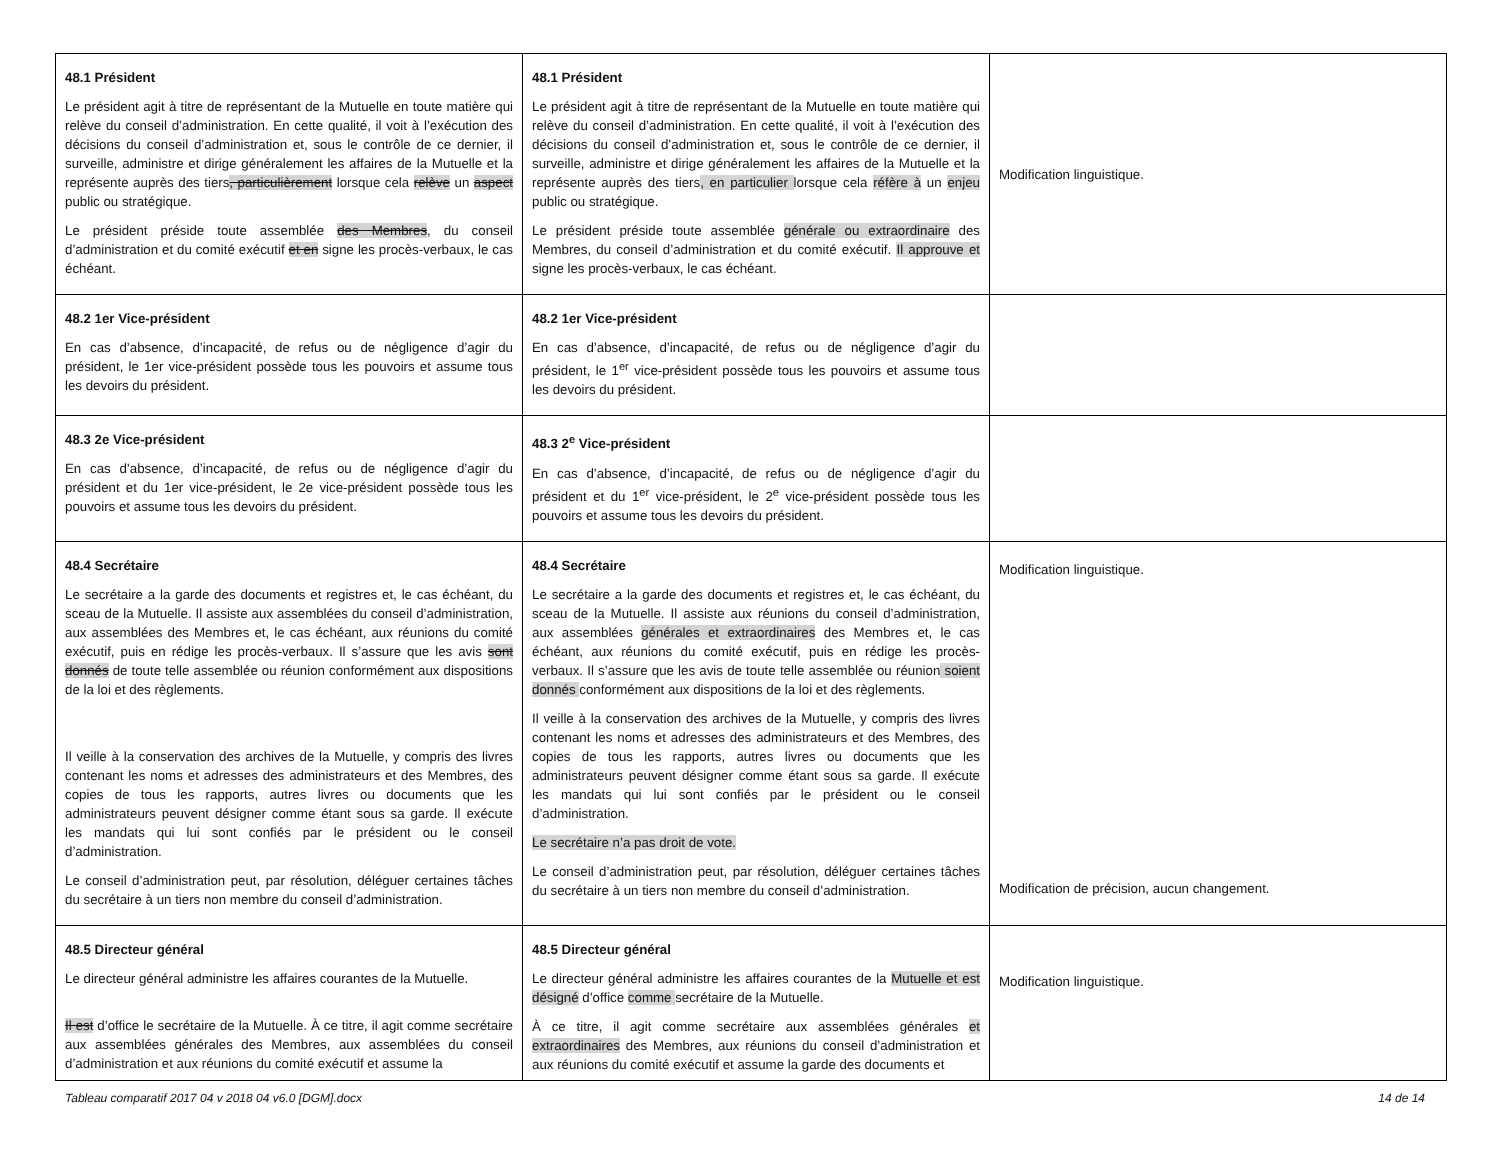| 48.1 Président Le président agit à titre de représentant de la Mutuelle en toute matière qui relève du conseil d’administration. En cette qualité, il voit à l’exécution des décisions du conseil d’administration et, sous le contrôle de ce dernier, il surveille, administre et dirige généralement les affaires de la Mutuelle et la représente auprès des tiers , particulièrement lorsque cela relève un aspect public ou stratégique. Le président préside toute assemblée des Membres , du conseil d’administration et du comité exécutif et en signe les procès-verbaux, le cas échéant. | 48.1 Président Le président agit à titre de représentant de la Mutuelle en toute matière qui relève du conseil d’administration. En cette qualité, il voit à l’exécution des décisions du conseil d’administration et, sous le contrôle de ce dernier, il surveille, administre et dirige généralement les affaires de la Mutuelle et la représente auprès des tiers , en particulier lorsque cela réfère à un enjeu public ou stratégique. Le président préside toute assemblée générale ou extraordinaire des Membres, du conseil d’administration et du comité exécutif. Il approuve et signe les procès-verbaux, le cas échéant. | Modification linguistique. |
| 48.2 1er Vice-président En cas d’absence, d’incapacité, de refus ou de négligence d’agir du président, le 1er vice-président possède tous les pouvoirs et assume tous les devoirs du président. | 48.2 1er Vice-président En cas d’absence, d’incapacité, de refus ou de négligence d’agir du président, le 1<sup>er</sup> vice-président possède tous les pouvoirs et assume tous les devoirs du président. | |
| 48.3 2e Vice-président En cas d’absence, d’incapacité, de refus ou de négligence d’agir du président et du 1er vice-président, le 2e vice-président possède tous les pouvoirs et assume tous les devoirs du président. | 48.3 2<sup>e</sup> Vice-président En cas d’absence, d’incapacité, de refus ou de négligence d’agir du président et du 1<sup>er</sup> vice-président, le 2<sup>e</sup> vice-président possède tous les pouvoirs et assume tous les devoirs du président. | |
| 48.4 Secrétaire Le secrétaire a la garde des documents et registres et, le cas échéant, du sceau de la Mutuelle. Il assiste aux assemblées du conseil d’administration, aux assemblées des Membres et, le cas échéant, aux réunions du comité exécutif, puis en rédige les procès-verbaux. Il s’assure que les avis sont donnés de toute telle assemblée ou réunion conformément aux dispositions de la loi et des règlements. Il veille à la conservation des archives de la Mutuelle, y compris des livres contenant les noms et adresses des administrateurs et des Membres, des copies de tous les rapports, autres livres ou documents que les administrateurs peuvent désigner comme étant sous sa garde. Il exécute les mandats qui lui sont confiés par le président ou le conseil d’administration. Le conseil d’administration peut, par résolution, déléguer certaines tâches du secrétaire à un tiers non membre du conseil d’administration. | 48.4 Secrétaire Le secrétaire a la garde des documents et registres et, le cas échéant, du sceau de la Mutuelle. Il assiste aux réunions du conseil d’administration, aux assemblées générales et extraordinaires des Membres et, le cas échéant, aux réunions du comité exécutif, puis en rédige les procès-verbaux. Il s’assure que les avis de toute telle assemblée ou réunion soient donnés conformément aux dispositions de la loi et des règlements. Il veille à la conservation des archives de la Mutuelle, y compris des livres contenant les noms et adresses des administrateurs et des Membres, des copies de tous les rapports, autres livres ou documents que les administrateurs peuvent désigner comme étant sous sa garde. Il exécute les mandats qui lui sont confiés par le président ou le conseil d’administration. Le secrétaire n’a pas droit de vote. Le conseil d’administration peut, par résolution, déléguer certaines tâches du secrétaire à un tiers non membre du conseil d’administration. | Modification linguistique. Modification de précision, aucun changement. |
| 48.5 Directeur général Le directeur général administre les affaires courantes de la Mutuelle. Il est d’office le secrétaire de la Mutuelle. À ce titre, il agit comme secrétaire aux assemblées générales des Membres, aux assemblées du conseil d’administration et aux réunions du comité exécutif et assume la | 48.5 Directeur général Le directeur général administre les affaires courantes de la Mutuelle et est désigné d’office comme secrétaire de la Mutuelle. À ce titre, il agit comme secrétaire aux assemblées générales et extraordinaires des Membres, aux réunions du conseil d’administration et aux réunions du comité exécutif et assume la garde des documents et | Modification linguistique. |
Tableau comparatif 2017 04 v 2018 04 v6.0 [DGM].docx 14 de 14